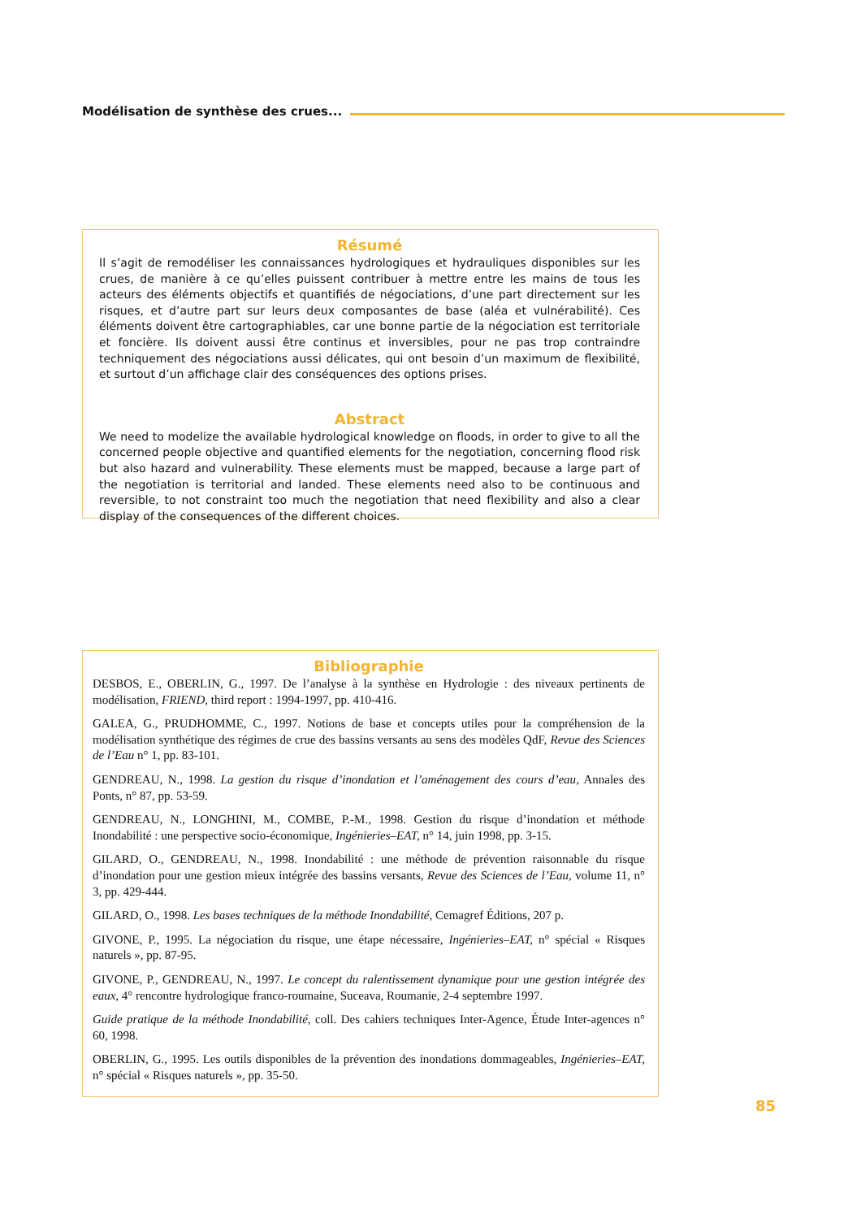Modélisation de synthèse des crues...
Résumé
Il s’agit de remodéliser les connaissances hydrologiques et hydrauliques disponibles sur les crues, de manière à ce qu’elles puissent contribuer à mettre entre les mains de tous les acteurs des éléments objectifs et quantifiés de négociations, d’une part directement sur les risques, et d’autre part sur leurs deux composantes de base (aléa et vulnérabilité). Ces éléments doivent être cartographiables, car une bonne partie de la négociation est territoriale et foncière. Ils doivent aussi être continus et inversibles, pour ne pas trop contraindre techniquement des négociations aussi délicates, qui ont besoin d’un maximum de flexibilité, et surtout d’un affichage clair des conséquences des options prises.
Abstract
We need to modelize the available hydrological knowledge on floods, in order to give to all the concerned people objective and quantified elements for the negotiation, concerning flood risk but also hazard and vulnerability. These elements must be mapped, because a large part of the negotiation is territorial and landed. These elements need also to be continuous and reversible, to not constraint too much the negotiation that need flexibility and also a clear display of the consequences of the different choices.
Bibliographie
DESBOS, E., OBERLIN, G., 1997. De l’analyse à la synthèse en Hydrologie : des niveaux pertinents de modélisation, FRIEND, third report : 1994-1997, pp. 410-416.
GALEA, G., PRUDHOMME, C., 1997. Notions de base et concepts utiles pour la compréhension de la modélisation synthétique des régimes de crue des bassins versants au sens des modèles QdF, Revue des Sciences de l’Eau n° 1, pp. 83-101.
GENDREAU, N., 1998. La gestion du risque d’inondation et l’aménagement des cours d’eau, Annales des Ponts, n° 87, pp. 53-59.
GENDREAU, N., LONGHINI, M., COMBE, P.-M., 1998. Gestion du risque d’inondation et méthode Inondabilité : une perspective socio-économique, Ingénieries–EAT, n° 14, juin 1998, pp. 3-15.
GILARD, O., GENDREAU, N., 1998. Inondabilité : une méthode de prévention raisonnable du risque d’inondation pour une gestion mieux intégrée des bassins versants, Revue des Sciences de l’Eau, volume 11, n° 3, pp. 429-444.
GILARD, O., 1998. Les bases techniques de la méthode Inondabilité, Cemagref Éditions, 207 p.
GIVONE, P., 1995. La négociation du risque, une étape nécessaire, Ingénieries–EAT, n° spécial « Risques naturels », pp. 87-95.
GIVONE, P., GENDREAU, N., 1997. Le concept du ralentissement dynamique pour une gestion intégrée des eaux, 4° rencontre hydrologique franco-roumaine, Suceava, Roumanie, 2-4 septembre 1997.
Guide pratique de la méthode Inondabilité, coll. Des cahiers techniques Inter-Agence, Étude Inter-agences n° 60, 1998.
OBERLIN, G., 1995. Les outils disponibles de la prévention des inondations dommageables, Ingénieries–EAT, n° spécial « Risques naturels », pp. 35-50.
85